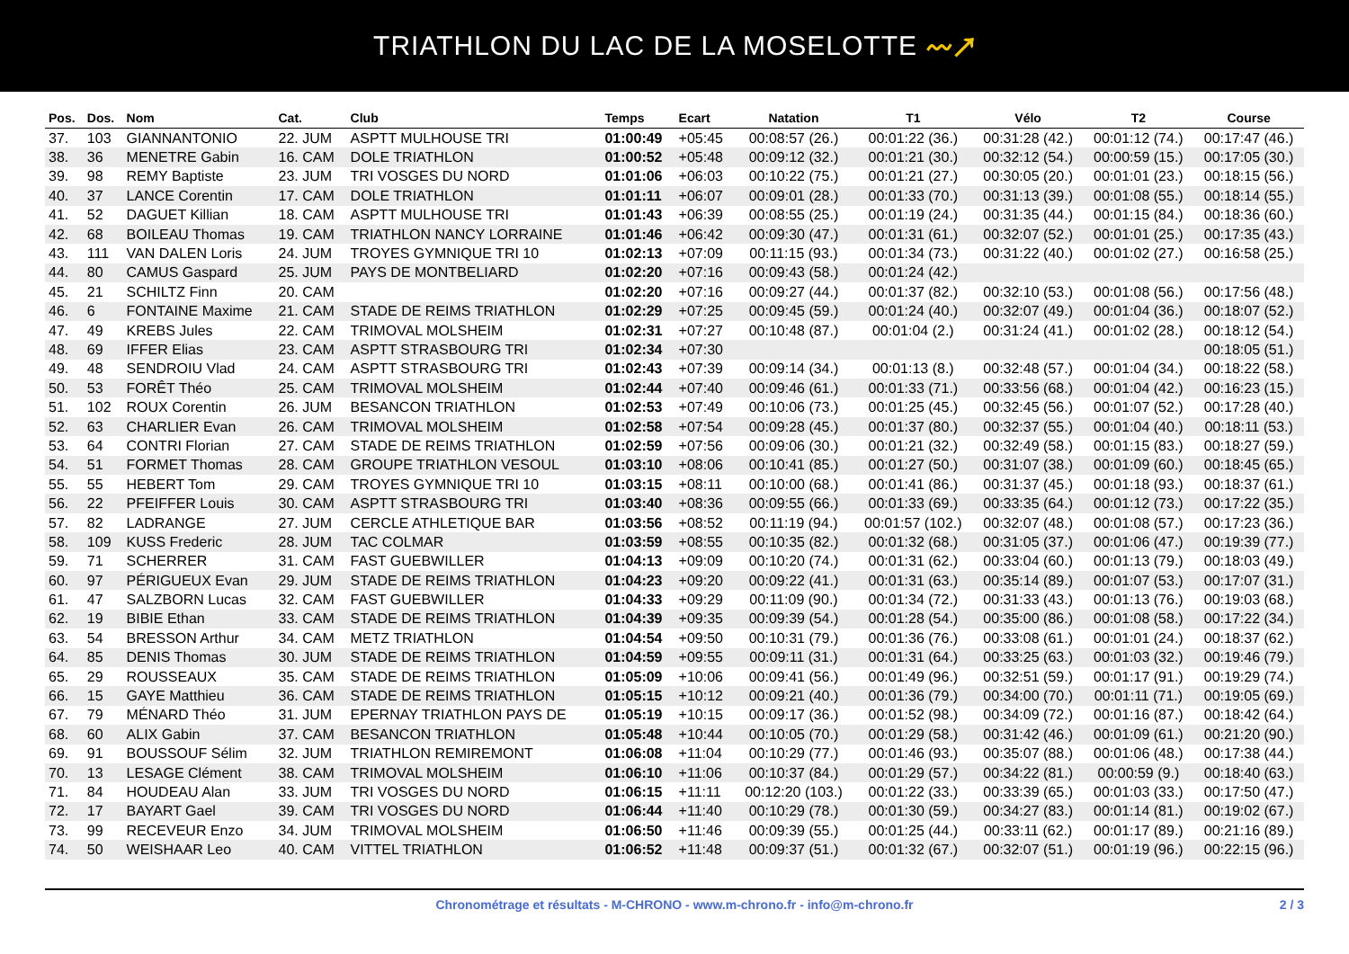TRIATHLON DU LAC DE LA MOSELOTTE 〰↗
| Pos. | Dos. | Nom | Cat. | Club | Temps | Ecart | Natation | T1 | Vélo | T2 | Course |
| --- | --- | --- | --- | --- | --- | --- | --- | --- | --- | --- | --- |
| 37. | 103 | GIANNANTONIO | 22. JUM | ASPTT MULHOUSE TRI | 01:00:49 | +05:45 | 00:08:57 (26.) | 00:01:22 (36.) | 00:31:28 (42.) | 00:01:12 (74.) | 00:17:47 (46.) |
| 38. | 36 | MENETRE Gabin | 16. CAM | DOLE TRIATHLON | 01:00:52 | +05:48 | 00:09:12 (32.) | 00:01:21 (30.) | 00:32:12 (54.) | 00:00:59 (15.) | 00:17:05 (30.) |
| 39. | 98 | REMY Baptiste | 23. JUM | TRI VOSGES DU NORD | 01:01:06 | +06:03 | 00:10:22 (75.) | 00:01:21 (27.) | 00:30:05 (20.) | 00:01:01 (23.) | 00:18:15 (56.) |
| 40. | 37 | LANCE Corentin | 17. CAM | DOLE TRIATHLON | 01:01:11 | +06:07 | 00:09:01 (28.) | 00:01:33 (70.) | 00:31:13 (39.) | 00:01:08 (55.) | 00:18:14 (55.) |
| 41. | 52 | DAGUET Killian | 18. CAM | ASPTT MULHOUSE TRI | 01:01:43 | +06:39 | 00:08:55 (25.) | 00:01:19 (24.) | 00:31:35 (44.) | 00:01:15 (84.) | 00:18:36 (60.) |
| 42. | 68 | BOILEAU Thomas | 19. CAM | TRIATHLON NANCY LORRAINE | 01:01:46 | +06:42 | 00:09:30 (47.) | 00:01:31 (61.) | 00:32:07 (52.) | 00:01:01 (25.) | 00:17:35 (43.) |
| 43. | 111 | VAN DALEN Loris | 24. JUM | TROYES GYMNIQUE TRI 10 | 01:02:13 | +07:09 | 00:11:15 (93.) | 00:01:34 (73.) | 00:31:22 (40.) | 00:01:02 (27.) | 00:16:58 (25.) |
| 44. | 80 | CAMUS Gaspard | 25. JUM | PAYS DE MONTBELIARD | 01:02:20 | +07:16 | 00:09:43 (58.) | 00:01:24 (42.) | | | |
| 45. | 21 | SCHILTZ Finn | 20. CAM | | 01:02:20 | +07:16 | 00:09:27 (44.) | 00:01:37 (82.) | 00:32:10 (53.) | 00:01:08 (56.) | 00:17:56 (48.) |
| 46. | 6 | FONTAINE Maxime | 21. CAM | STADE DE REIMS TRIATHLON | 01:02:29 | +07:25 | 00:09:45 (59.) | 00:01:24 (40.) | 00:32:07 (49.) | 00:01:04 (36.) | 00:18:07 (52.) |
| 47. | 49 | KREBS Jules | 22. CAM | TRIMOVAL MOLSHEIM | 01:02:31 | +07:27 | 00:10:48 (87.) | 00:01:04 (2.) | 00:31:24 (41.) | 00:01:02 (28.) | 00:18:12 (54.) |
| 48. | 69 | IFFER Elias | 23. CAM | ASPTT STRASBOURG TRI | 01:02:34 | +07:30 | | | | | 00:18:05 (51.) |
| 49. | 48 | SENDROIU Vlad | 24. CAM | ASPTT STRASBOURG TRI | 01:02:43 | +07:39 | 00:09:14 (34.) | 00:01:13 (8.) | 00:32:48 (57.) | 00:01:04 (34.) | 00:18:22 (58.) |
| 50. | 53 | FORÊT Théo | 25. CAM | TRIMOVAL MOLSHEIM | 01:02:44 | +07:40 | 00:09:46 (61.) | 00:01:33 (71.) | 00:33:56 (68.) | 00:01:04 (42.) | 00:16:23 (15.) |
| 51. | 102 | ROUX Corentin | 26. JUM | BESANCON TRIATHLON | 01:02:53 | +07:49 | 00:10:06 (73.) | 00:01:25 (45.) | 00:32:45 (56.) | 00:01:07 (52.) | 00:17:28 (40.) |
| 52. | 63 | CHARLIER Evan | 26. CAM | TRIMOVAL MOLSHEIM | 01:02:58 | +07:54 | 00:09:28 (45.) | 00:01:37 (80.) | 00:32:37 (55.) | 00:01:04 (40.) | 00:18:11 (53.) |
| 53. | 64 | CONTRI Florian | 27. CAM | STADE DE REIMS TRIATHLON | 01:02:59 | +07:56 | 00:09:06 (30.) | 00:01:21 (32.) | 00:32:49 (58.) | 00:01:15 (83.) | 00:18:27 (59.) |
| 54. | 51 | FORMET Thomas | 28. CAM | GROUPE TRIATHLON VESOUL | 01:03:10 | +08:06 | 00:10:41 (85.) | 00:01:27 (50.) | 00:31:07 (38.) | 00:01:09 (60.) | 00:18:45 (65.) |
| 55. | 55 | HEBERT Tom | 29. CAM | TROYES GYMNIQUE TRI 10 | 01:03:15 | +08:11 | 00:10:00 (68.) | 00:01:41 (86.) | 00:31:37 (45.) | 00:01:18 (93.) | 00:18:37 (61.) |
| 56. | 22 | PFEIFFER Louis | 30. CAM | ASPTT STRASBOURG TRI | 01:03:40 | +08:36 | 00:09:55 (66.) | 00:01:33 (69.) | 00:33:35 (64.) | 00:01:12 (73.) | 00:17:22 (35.) |
| 57. | 82 | LADRANGE | 27. JUM | CERCLE ATHLETIQUE BAR | 01:03:56 | +08:52 | 00:11:19 (94.) | 00:01:57 (102.) | 00:32:07 (48.) | 00:01:08 (57.) | 00:17:23 (36.) |
| 58. | 109 | KUSS Frederic | 28. JUM | TAC COLMAR | 01:03:59 | +08:55 | 00:10:35 (82.) | 00:01:32 (68.) | 00:31:05 (37.) | 00:01:06 (47.) | 00:19:39 (77.) |
| 59. | 71 | SCHERRER | 31. CAM | FAST GUEBWILLER | 01:04:13 | +09:09 | 00:10:20 (74.) | 00:01:31 (62.) | 00:33:04 (60.) | 00:01:13 (79.) | 00:18:03 (49.) |
| 60. | 97 | PÉRIGUEUX Evan | 29. JUM | STADE DE REIMS TRIATHLON | 01:04:23 | +09:20 | 00:09:22 (41.) | 00:01:31 (63.) | 00:35:14 (89.) | 00:01:07 (53.) | 00:17:07 (31.) |
| 61. | 47 | SALZBORN Lucas | 32. CAM | FAST GUEBWILLER | 01:04:33 | +09:29 | 00:11:09 (90.) | 00:01:34 (72.) | 00:31:33 (43.) | 00:01:13 (76.) | 00:19:03 (68.) |
| 62. | 19 | BIBIE Ethan | 33. CAM | STADE DE REIMS TRIATHLON | 01:04:39 | +09:35 | 00:09:39 (54.) | 00:01:28 (54.) | 00:35:00 (86.) | 00:01:08 (58.) | 00:17:22 (34.) |
| 63. | 54 | BRESSON Arthur | 34. CAM | METZ TRIATHLON | 01:04:54 | +09:50 | 00:10:31 (79.) | 00:01:36 (76.) | 00:33:08 (61.) | 00:01:01 (24.) | 00:18:37 (62.) |
| 64. | 85 | DENIS Thomas | 30. JUM | STADE DE REIMS TRIATHLON | 01:04:59 | +09:55 | 00:09:11 (31.) | 00:01:31 (64.) | 00:33:25 (63.) | 00:01:03 (32.) | 00:19:46 (79.) |
| 65. | 29 | ROUSSEAUX | 35. CAM | STADE DE REIMS TRIATHLON | 01:05:09 | +10:06 | 00:09:41 (56.) | 00:01:49 (96.) | 00:32:51 (59.) | 00:01:17 (91.) | 00:19:29 (74.) |
| 66. | 15 | GAYE Matthieu | 36. CAM | STADE DE REIMS TRIATHLON | 01:05:15 | +10:12 | 00:09:21 (40.) | 00:01:36 (79.) | 00:34:00 (70.) | 00:01:11 (71.) | 00:19:05 (69.) |
| 67. | 79 | MÉNARD Théo | 31. JUM | EPERNAY TRIATHLON PAYS DE | 01:05:19 | +10:15 | 00:09:17 (36.) | 00:01:52 (98.) | 00:34:09 (72.) | 00:01:16 (87.) | 00:18:42 (64.) |
| 68. | 60 | ALIX Gabin | 37. CAM | BESANCON TRIATHLON | 01:05:48 | +10:44 | 00:10:05 (70.) | 00:01:29 (58.) | 00:31:42 (46.) | 00:01:09 (61.) | 00:21:20 (90.) |
| 69. | 91 | BOUSSOUF Sélim | 32. JUM | TRIATHLON REMIREMONT | 01:06:08 | +11:04 | 00:10:29 (77.) | 00:01:46 (93.) | 00:35:07 (88.) | 00:01:06 (48.) | 00:17:38 (44.) |
| 70. | 13 | LESAGE Clément | 38. CAM | TRIMOVAL MOLSHEIM | 01:06:10 | +11:06 | 00:10:37 (84.) | 00:01:29 (57.) | 00:34:22 (81.) | 00:00:59 (9.) | 00:18:40 (63.) |
| 71. | 84 | HOUDEAU Alan | 33. JUM | TRI VOSGES DU NORD | 01:06:15 | +11:11 | 00:12:20 (103.) | 00:01:22 (33.) | 00:33:39 (65.) | 00:01:03 (33.) | 00:17:50 (47.) |
| 72. | 17 | BAYART Gael | 39. CAM | TRI VOSGES DU NORD | 01:06:44 | +11:40 | 00:10:29 (78.) | 00:01:30 (59.) | 00:34:27 (83.) | 00:01:14 (81.) | 00:19:02 (67.) |
| 73. | 99 | RECEVEUR Enzo | 34. JUM | TRIMOVAL MOLSHEIM | 01:06:50 | +11:46 | 00:09:39 (55.) | 00:01:25 (44.) | 00:33:11 (62.) | 00:01:17 (89.) | 00:21:16 (89.) |
| 74. | 50 | WEISHAAR Leo | 40. CAM | VITTEL TRIATHLON | 01:06:52 | +11:48 | 00:09:37 (51.) | 00:01:32 (67.) | 00:32:07 (51.) | 00:01:19 (96.) | 00:22:15 (96.) |
Chronométrage et résultats - M-CHRONO - www.m-chrono.fr - info@m-chrono.fr 2 / 3